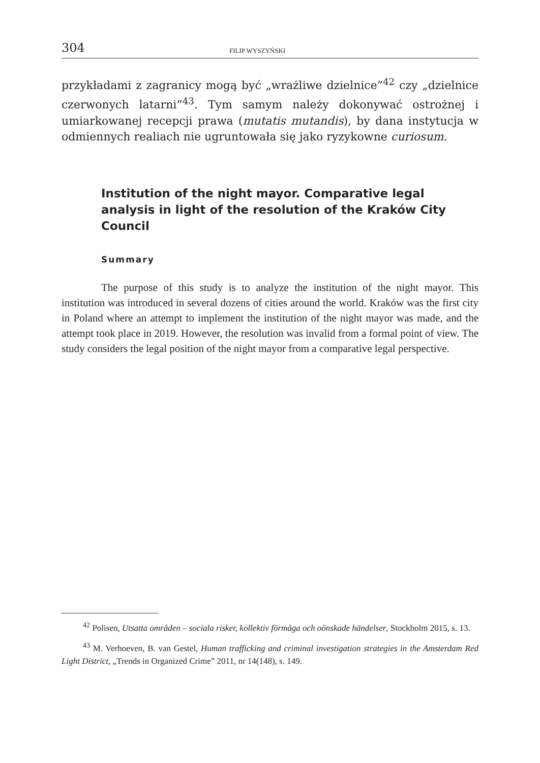304 FILIP WYSZYŃSKI
przykładami z zagranicy mogą być „wrażliwe dzielnice”<sup>42</sup> czy „dzielnice czerwonych latarni”<sup>43</sup>. Tym samym należy dokonywać ostrożnej i umiarkowanej recepcji prawa (mutatis mutandis), by dana instytucja w odmiennych realiach nie ugruntowała się jako ryzykowne curiosum.
Institution of the night mayor. Comparative legal analysis in light of the resolution of the Kraków City Council
Summary
The purpose of this study is to analyze the institution of the night mayor. This institution was introduced in several dozens of cities around the world. Kraków was the first city in Poland where an attempt to implement the institution of the night mayor was made, and the attempt took place in 2019. However, the resolution was invalid from a formal point of view. The study considers the legal position of the night mayor from a comparative legal perspective.
<sup>42</sup> Polisen, Utsatta områden – sociala risker, kollektiv förmåga och oönskade händelser, Stockholm 2015, s. 13.
<sup>43</sup> M. Verhoeven, B. van Gestel, Human trafficking and criminal investigation strategies in the Amsterdam Red Light District, „Trends in Organized Crime” 2011, nr 14(148), s. 149.